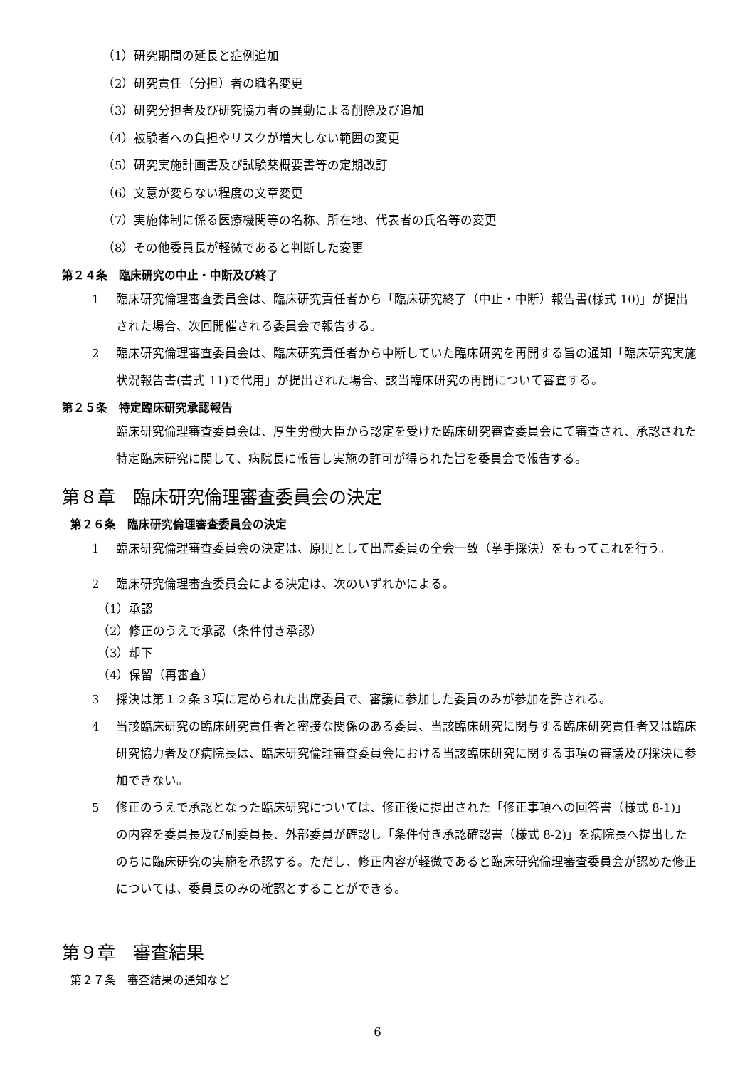（1）研究期間の延長と症例追加
（2）研究責任（分担）者の職名変更
（3）研究分担者及び研究協力者の異動による削除及び追加
（4）被験者への負担やリスクが増大しない範囲の変更
（5）研究実施計画書及び試験薬概要書等の定期改訂
（6）文意が変らない程度の文章変更
（7）実施体制に係る医療機関等の名称、所在地、代表者の氏名等の変更
（8）その他委員長が軽微であると判断した変更
第２４条　臨床研究の中止・中断及び終了
1 臨床研究倫理審査委員会は、臨床研究責任者から「臨床研究終了（中止・中断）報告書(様式 10)」が提出された場合、次回開催される委員会で報告する。
2 臨床研究倫理審査委員会は、臨床研究責任者から中断していた臨床研究を再開する旨の通知「臨床研究実施状況報告書(書式 11)で代用」が提出された場合、該当臨床研究の再開について審査する。
第２５条　特定臨床研究承認報告
臨床研究倫理審査委員会は、厚生労働大臣から認定を受けた臨床研究審査委員会にて審査され、承認された特定臨床研究に関して、病院長に報告し実施の許可が得られた旨を委員会で報告する。
第８章　臨床研究倫理審査委員会の決定
第２６条　臨床研究倫理審査委員会の決定
1 臨床研究倫理審査委員会の決定は、原則として出席委員の全会一致（挙手採決）をもってこれを行う。
2 臨床研究倫理審査委員会による決定は、次のいずれかによる。
（1）承認
（2）修正のうえで承認（条件付き承認）
（3）却下
（4）保留（再審査）
3 採決は第１２条３項に定められた出席委員で、審議に参加した委員のみが参加を許される。
4 当該臨床研究の臨床研究責任者と密接な関係のある委員、当該臨床研究に関与する臨床研究責任者又は臨床研究協力者及び病院長は、臨床研究倫理審査委員会における当該臨床研究に関する事項の審議及び採決に参加できない。
5 修正のうえで承認となった臨床研究については、修正後に提出された「修正事項への回答書（様式 8-1)」の内容を委員長及び副委員長、外部委員が確認し「条件付き承認確認書（様式 8-2)」を病院長へ提出したのちに臨床研究の実施を承認する。ただし、修正内容が軽微であると臨床研究倫理審査委員会が認めた修正については、委員長のみの確認とすることができる。
第９章　審査結果
第２７条　審査結果の通知など
6